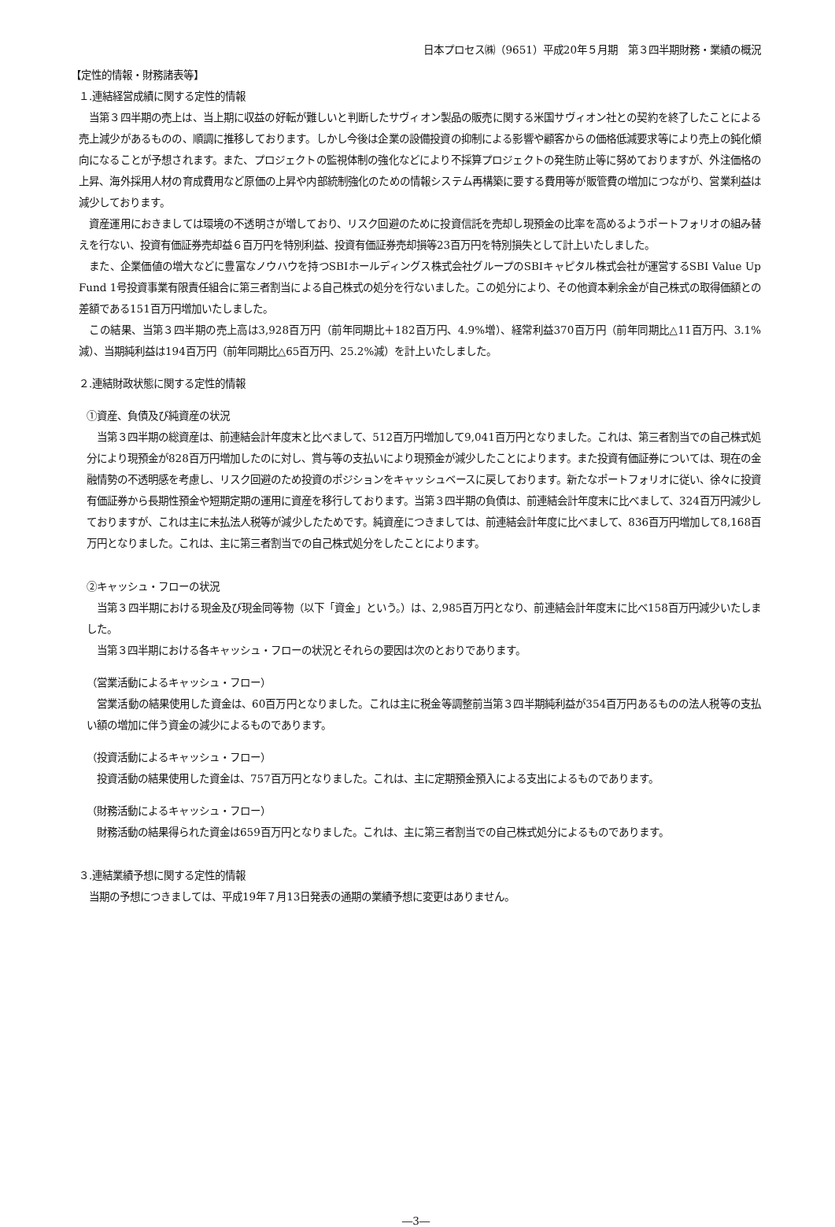日本プロセス㈱（9651）平成20年５月期　第３四半期財務・業績の概況
【定性的情報・財務諸表等】
１.連結経営成績に関する定性的情報
　当第３四半期の売上は、当上期に収益の好転が難しいと判断したサヴィオン製品の販売に関する米国サヴィオン社との契約を終了したことによる売上減少があるものの、順調に推移しております。しかし今後は企業の設備投資の抑制による影響や顧客からの価格低減要求等により売上の鈍化傾向になることが予想されます。また、プロジェクトの監視体制の強化などにより不採算プロジェクトの発生防止等に努めておりますが、外注価格の上昇、海外採用人材の育成費用など原価の上昇や内部統制強化のための情報システム再構築に要する費用等が販管費の増加につながり、営業利益は減少しております。
　資産運用におきましては環境の不透明さが増しており、リスク回避のために投資信託を売却し現預金の比率を高めるようポートフォリオの組み替えを行ない、投資有価証券売却益６百万円を特別利益、投資有価証券売却損等23百万円を特別損失として計上いたしました。
　また、企業価値の増大などに豊富なノウハウを持つSBIホールディングス株式会社グループのSBIキャピタル株式会社が運営するSBI Value Up Fund 1号投資事業有限責任組合に第三者割当による自己株式の処分を行ないました。この処分により、その他資本剰余金が自己株式の取得価額との差額である151百万円増加いたしました。
　この結果、当第３四半期の売上高は3,928百万円（前年同期比＋182百万円、4.9%増）、経常利益370百万円（前年同期比△11百万円、3.1%減）、当期純利益は194百万円（前年同期比△65百万円、25.2%減）を計上いたしました。
２.連結財政状態に関する定性的情報
①資産、負債及び純資産の状況
　当第３四半期の総資産は、前連結会計年度末と比べまして、512百万円増加して9,041百万円となりました。これは、第三者割当での自己株式処分により現預金が828百万円増加したのに対し、賞与等の支払いにより現預金が減少したことによります。また投資有価証券については、現在の金融情勢の不透明感を考慮し、リスク回避のため投資のポジションをキャッシュベースに戻しております。新たなポートフォリオに従い、徐々に投資有価証券から長期性預金や短期定期の運用に資産を移行しております。当第３四半期の負債は、前連結会計年度末に比べまして、324百万円減少しておりますが、これは主に未払法人税等が減少したためです。純資産につきましては、前連結会計年度に比べまして、836百万円増加して8,168百万円となりました。これは、主に第三者割当での自己株式処分をしたことによります。
②キャッシュ・フローの状況
　当第３四半期における現金及び現金同等物（以下「資金」という。）は、2,985百万円となり、前連結会計年度末に比べ158百万円減少いたしました。
　当第３四半期における各キャッシュ・フローの状況とそれらの要因は次のとおりであります。
（営業活動によるキャッシュ・フロー）
　営業活動の結果使用した資金は、60百万円となりました。これは主に税金等調整前当第３四半期純利益が354百万円あるものの法人税等の支払い額の増加に伴う資金の減少によるものであります。
（投資活動によるキャッシュ・フロー）
　投資活動の結果使用した資金は、757百万円となりました。これは、主に定期預金預入による支出によるものであります。
（財務活動によるキャッシュ・フロー）
　財務活動の結果得られた資金は659百万円となりました。これは、主に第三者割当での自己株式処分によるものであります。
３.連結業績予想に関する定性的情報
　当期の予想につきましては、平成19年７月13日発表の通期の業績予想に変更はありません。
―3―